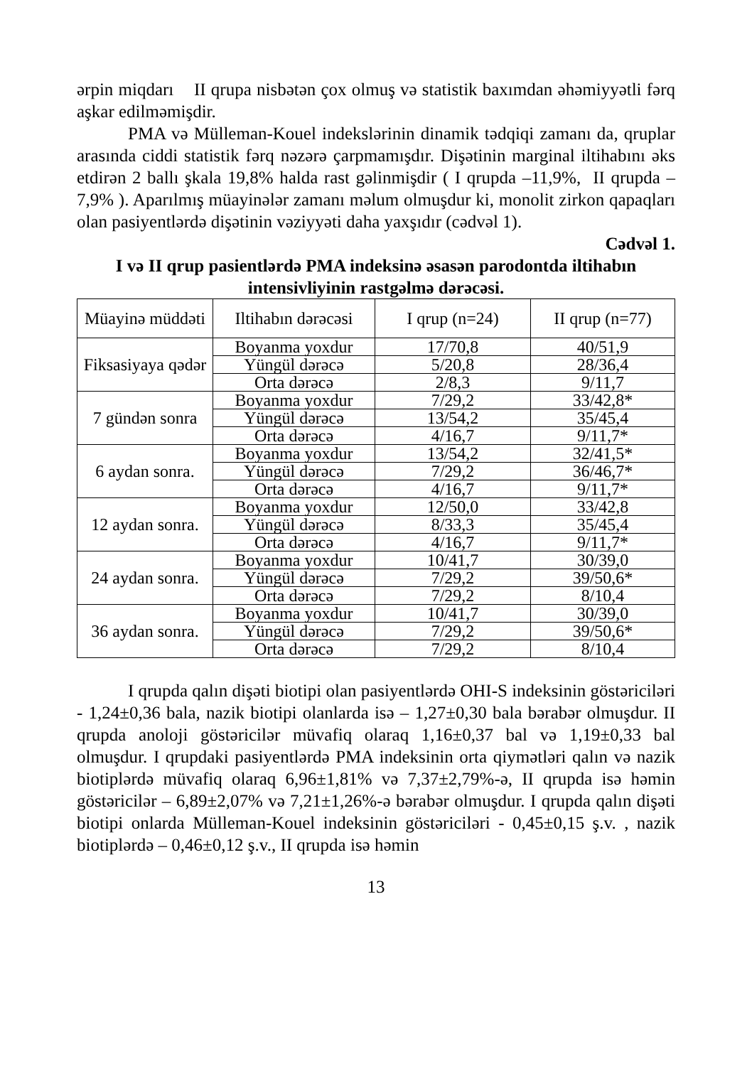ərpin miqdarı II qrupa nisbətən çox olmuş və statistik baxımdan əhəmiyyətli fərq aşkar edilməmişdir.
PMA və Mülleman-Kouel indekslərinin dinamik tədqiqi zamanı da, qruplar arasında ciddi statistik fərq nəzərə çarpmamışdır. Dişətinin marginal iltihabını əks etdirən 2 ballı şkala 19,8% halda rast gəlinmişdir ( I qrupda –11,9%, II qrupda – 7,9% ). Aparılmış müayinələr zamanı məlum olmuşdur ki, monolit zirkon qapaqları olan pasiyentlərdə dişətinin vəziyyəti daha yaxşıdır (cədvəl 1).
Cədvəl 1.
I və II qrup pasientlərdə PMA indeksinə əsasən parodontda iltihabın intensivliyinin rastgəlmə dərəcəsi.
| Müayinə müddəti | Iltihabın dərəcəsi | I qrup (n=24) | II qrup (n=77) |
| --- | --- | --- | --- |
| Fiksasiyaya qədər | Boyanma yoxdur | 17/70,8 | 40/51,9 |
| | Yüngül dərəcə | 5/20,8 | 28/36,4 |
| | Orta dərəcə | 2/8,3 | 9/11,7 |
| 7 gündən sonra | Boyanma yoxdur | 7/29,2 | 33/42,8* |
| | Yüngül dərəcə | 13/54,2 | 35/45,4 |
| | Orta dərəcə | 4/16,7 | 9/11,7* |
| 6 aydan sonra. | Boyanma yoxdur | 13/54,2 | 32/41,5* |
| | Yüngül dərəcə | 7/29,2 | 36/46,7* |
| | Orta dərəcə | 4/16,7 | 9/11,7* |
| 12 aydan sonra. | Boyanma yoxdur | 12/50,0 | 33/42,8 |
| | Yüngül dərəcə | 8/33,3 | 35/45,4 |
| | Orta dərəcə | 4/16,7 | 9/11,7* |
| 24 aydan sonra. | Boyanma yoxdur | 10/41,7 | 30/39,0 |
| | Yüngül dərəcə | 7/29,2 | 39/50,6* |
| | Orta dərəcə | 7/29,2 | 8/10,4 |
| 36 aydan sonra. | Boyanma yoxdur | 10/41,7 | 30/39,0 |
| | Yüngül dərəcə | 7/29,2 | 39/50,6* |
| | Orta dərəcə | 7/29,2 | 8/10,4 |
I qrupda qalın dişəti biotipi olan pasiyentlərdə OHI-S indeksinin göstəriciləri - 1,24±0,36 bala, nazik biotipi olanlarda isə – 1,27±0,30 bala bərabər olmuşdur. II qrupda anoloji göstəricilər müvafiq olaraq 1,16±0,37 bal və 1,19±0,33 bal olmuşdur. I qrupdaki pasiyentlərdə PMA indeksinin orta qiymətləri qalın və nazik biotiplərdə müvafiq olaraq 6,96±1,81% və 7,37±2,79%-ə, II qrupda isə həmin göstəricilər – 6,89±2,07% və 7,21±1,26%-ə bərabər olmuşdur. I qrupda qalın dişəti biotipi onlarda Mülleman-Kouel indeksinin göstəriciləri - 0,45±0,15 ş.v. , nazik biotiplərdə – 0,46±0,12 ş.v., II qrupda isə həmin
13